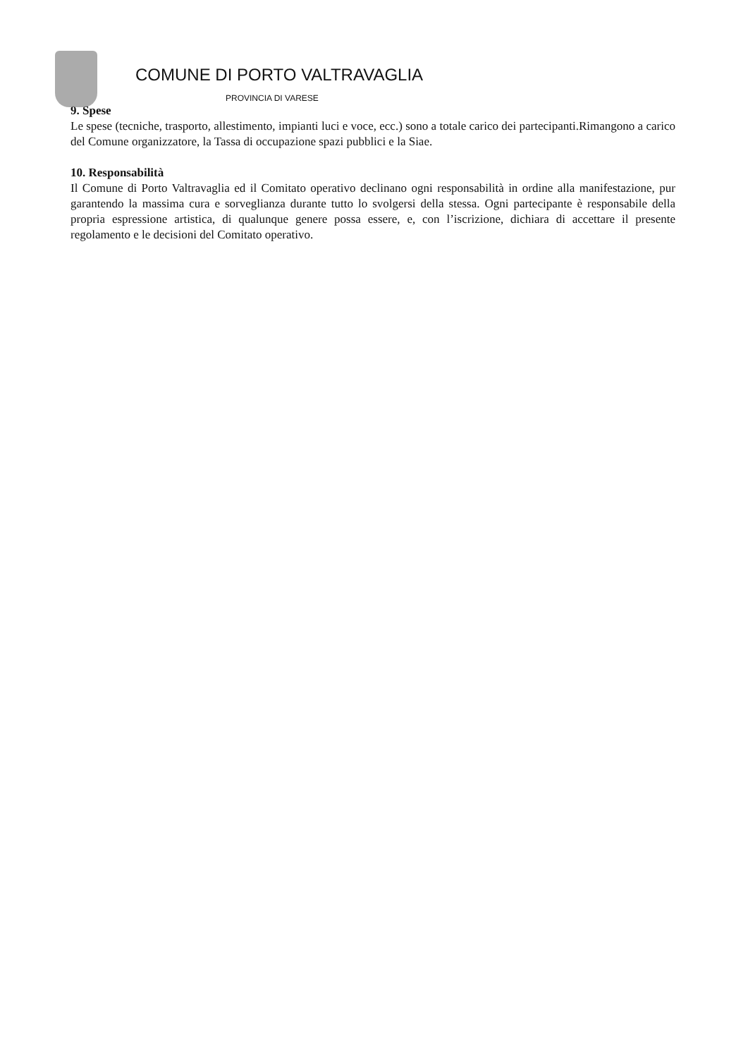COMUNE DI PORTO VALTRAVAGLIA
PROVINCIA DI VARESE
9. Spese
Le spese (tecniche, trasporto, allestimento, impianti luci e voce, ecc.) sono a totale carico dei partecipanti.Rimangono a carico del Comune organizzatore, la Tassa di occupazione spazi pubblici e la Siae.
10. Responsabilità
Il Comune di Porto Valtravaglia ed il Comitato operativo declinano ogni responsabilità in ordine alla manifestazione, pur garantendo la massima cura e sorveglianza durante tutto lo svolgersi della stessa. Ogni partecipante è responsabile della propria espressione artistica, di qualunque genere possa essere, e, con l’iscrizione, dichiara di accettare il presente regolamento e le decisioni del Comitato operativo.